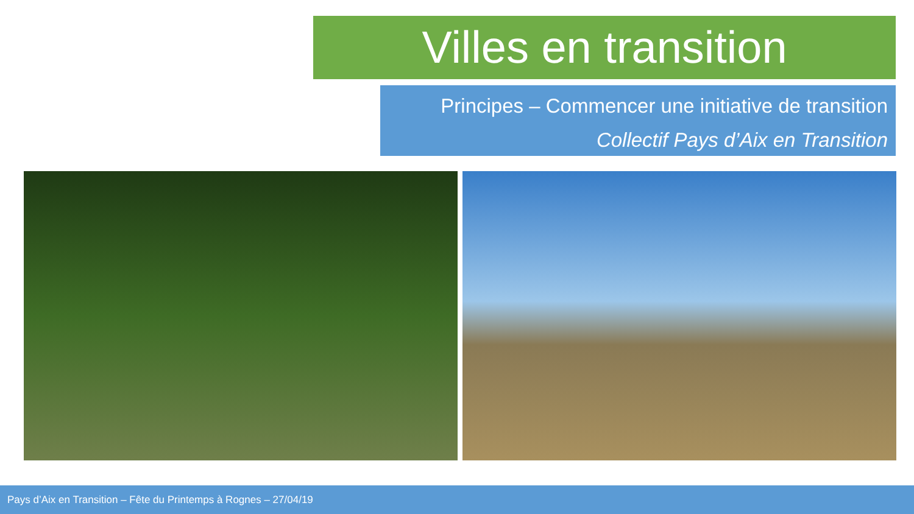Villes en transition
Principes – Commencer une initiative de transition
Collectif Pays d’Aix en Transition
Pays d’Aix en Transition – Fête du Printemps à Rognes – 27/04/19